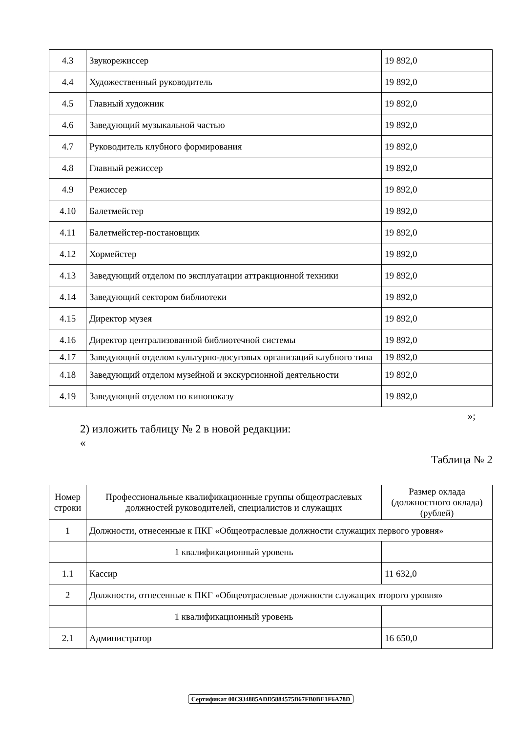| 4.3 | Звукорежиссер | 19 892,0 |
| 4.4 | Художественный руководитель | 19 892,0 |
| 4.5 | Главный художник | 19 892,0 |
| 4.6 | Заведующий музыкальной частью | 19 892,0 |
| 4.7 | Руководитель клубного формирования | 19 892,0 |
| 4.8 | Главный режиссер | 19 892,0 |
| 4.9 | Режиссер | 19 892,0 |
| 4.10 | Балетмейстер | 19 892,0 |
| 4.11 | Балетмейстер-постановщик | 19 892,0 |
| 4.12 | Хормейстер | 19 892,0 |
| 4.13 | Заведующий отделом по эксплуатации аттракционной техники | 19 892,0 |
| 4.14 | Заведующий сектором библиотеки | 19 892,0 |
| 4.15 | Директор музея | 19 892,0 |
| 4.16 | Директор централизованной библиотечной системы | 19 892,0 |
| 4.17 | Заведующий отделом культурно-досуговых организаций клубного типа | 19 892,0 |
| 4.18 | Заведующий отделом музейной и экскурсионной деятельности | 19 892,0 |
| 4.19 | Заведующий отделом по кинопоказу | 19 892,0 |
»;
2) изложить таблицу № 2 в новой редакции:
«
Таблица № 2
| Номер строки | Профессиональные квалификационные группы общеотраслевых должностей руководителей, специалистов и служащих | Размер оклада (должностного оклада) (рублей) |
| --- | --- | --- |
| 1 | Должности, отнесенные к ПКГ «Общеотраслевые должности служащих первого уровня» | |
| | 1 квалификационный уровень | |
| 1.1 | Кассир | 11 632,0 |
| 2 | Должности, отнесенные к ПКГ «Общеотраслевые должности служащих второго уровня» | |
| | 1 квалификационный уровень | |
| 2.1 | Администратор | 16 650,0 |
Сертификат 00C934885ADD5884575B67FB0BE1F6A78D